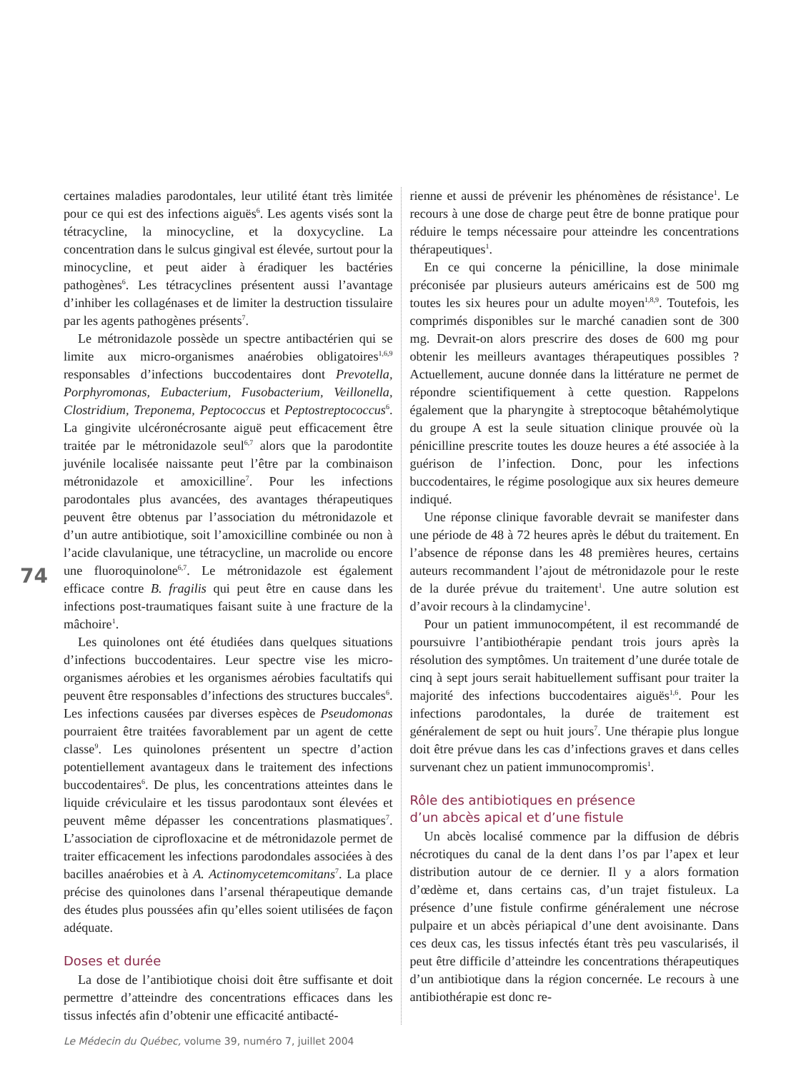certaines maladies parodontales, leur utilité étant très limitée pour ce qui est des infections aiguës<sup>6</sup>. Les agents visés sont la tétracycline, la minocycline, et la doxycycline. La concentration dans le sulcus gingival est élevée, surtout pour la minocycline, et peut aider à éradiquer les bactéries pathogènes<sup>6</sup>. Les tétracyclines présentent aussi l’avantage d’inhiber les collagénases et de limiter la destruction tissulaire par les agents pathogènes présents<sup>7</sup>.
Le métronidazole possède un spectre antibactérien qui se limite aux micro-organismes anaérobies obligatoires<sup>1,6,9</sup> responsables d’infections buccodentaires dont Prevotella, Porphyromonas, Eubacterium, Fusobacterium, Veillonella, Clostridium, Treponema, Peptococcus et Peptostreptococcus<sup>6</sup>. La gingivite ulcéronécrosante aiguë peut efficacement être traitée par le métronidazole seul<sup>6,7</sup> alors que la parodontite juvénile localisée naissante peut l’être par la combinaison métronidazole et amoxicilline<sup>7</sup>. Pour les infections parodontales plus avancées, des avantages thérapeutiques peuvent être obtenus par l’association du métronidazole et d’un autre antibiotique, soit l’amoxicilline combinée ou non à l’acide clavulanique, une tétracycline, un macrolide ou encore une fluoroquinolone<sup>6,7</sup>. Le métronidazole est également efficace contre B. fragilis qui peut être en cause dans les infections post-traumatiques faisant suite à une fracture de la mâchoire<sup>1</sup>.
Les quinolones ont été étudiées dans quelques situations d’infections buccodentaires. Leur spectre vise les micro-organismes aérobies et les organismes aérobies facultatifs qui peuvent être responsables d’infections des structures buccales<sup>6</sup>. Les infections causées par diverses espèces de Pseudomonas pourraient être traitées favorablement par un agent de cette classe<sup>9</sup>. Les quinolones présentent un spectre d’action potentiellement avantageux dans le traitement des infections buccodentaires<sup>6</sup>. De plus, les concentrations atteintes dans le liquide créviculaire et les tissus parodontaux sont élevées et peuvent même dépasser les concentrations plasmatiques<sup>7</sup>. L’association de ciprofloxacine et de métronidazole permet de traiter efficacement les infections parodondales associées à des bacilles anaérobies et à A. Actinomycetemcomitans<sup>7</sup>. La place précise des quinolones dans l’arsenal thérapeutique demande des études plus poussées afin qu’elles soient utilisées de façon adéquate.
Doses et durée
La dose de l’antibiotique choisi doit être suffisante et doit permettre d’atteindre des concentrations efficaces dans les tissus infectés afin d’obtenir une efficacité antibacté-
rienne et aussi de prévenir les phénomènes de résistance<sup>1</sup>. Le recours à une dose de charge peut être de bonne pratique pour réduire le temps nécessaire pour atteindre les concentrations thérapeutiques<sup>1</sup>.
En ce qui concerne la pénicilline, la dose minimale préconisée par plusieurs auteurs américains est de 500 mg toutes les six heures pour un adulte moyen<sup>1,8,9</sup>. Toutefois, les comprimés disponibles sur le marché canadien sont de 300 mg. Devrait-on alors prescrire des doses de 600 mg pour obtenir les meilleurs avantages thérapeutiques possibles ? Actuellement, aucune donnée dans la littérature ne permet de répondre scientifiquement à cette question. Rappelons également que la pharyngite à streptocoque bêtahémolytique du groupe A est la seule situation clinique prouvée où la pénicilline prescrite toutes les douze heures a été associée à la guérison de l’infection. Donc, pour les infections buccodentaires, le régime posologique aux six heures demeure indiqué.
Une réponse clinique favorable devrait se manifester dans une période de 48 à 72 heures après le début du traitement. En l’absence de réponse dans les 48 premières heures, certains auteurs recommandent l’ajout de métronidazole pour le reste de la durée prévue du traitement<sup>1</sup>. Une autre solution est d’avoir recours à la clindamycine<sup>1</sup>.
Pour un patient immunocompétent, il est recommandé de poursuivre l’antibiothérapie pendant trois jours après la résolution des symptômes. Un traitement d’une durée totale de cinq à sept jours serait habituellement suffisant pour traiter la majorité des infections buccodentaires aiguës<sup>1,6</sup>. Pour les infections parodontales, la durée de traitement est généralement de sept ou huit jours<sup>7</sup>. Une thérapie plus longue doit être prévue dans les cas d’infections graves et dans celles survenant chez un patient immunocompromis<sup>1</sup>.
Rôle des antibiotiques en présence
d’un abcès apical et d’une fistule
Un abcès localisé commence par la diffusion de débris nécrotiques du canal de la dent dans l’os par l’apex et leur distribution autour de ce dernier. Il y a alors formation d’œdème et, dans certains cas, d’un trajet fistuleux. La présence d’une fistule confirme généralement une nécrose pulpaire et un abcès périapical d’une dent avoisinante. Dans ces deux cas, les tissus infectés étant très peu vascularisés, il peut être difficile d’atteindre les concentrations thérapeutiques d’un antibiotique dans la région concernée. Le recours à une antibiothérapie est donc re-
74
Le Médecin du Québec, volume 39, numéro 7, juillet 2004